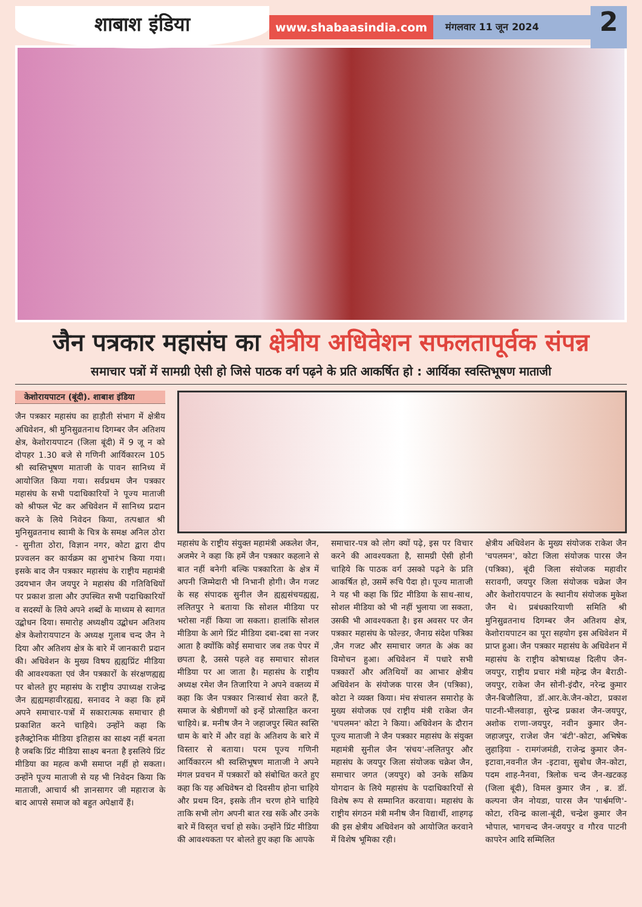शाबाश इंडिया
www.shabaasindia.com
मंगलवार 11 जून 2024
2
जैन पत्रकार महासंघ का क्षेत्रीय अधिवेशन सफलतापूर्वक संपन्न
समाचार पत्रों में सामग्री ऐसी हो जिसे पाठक वर्ग पढ़ने के प्रति आकर्षित हो : आर्यिका स्वस्तिभूषण माताजी
केशोरायपाटन (बूंदी). शाबाश इंडिया
जैन पत्रकार महासंघ का हाड़ौती संभाग में क्षेत्रीय अधिवेशन, श्री मुनिसुव्रतनाथ दिगम्बर जैन अतिशय क्षेत्र, केशोरायपाटन (जिला बूंदी) में 9 जू न को दोपहर 1.30 बजे से गणिनी आर्यिकारत्न 105 श्री स्वस्तिभूषण माताजी के पावन सानिध्य में आयोजित किया गया। सर्वप्रथम जैन पत्रकार महासंघ के सभी पदाधिकारियों ने पूज्य माताजी को श्रीफल भेंट कर अधिवेशन में सानिध्य प्रदान करने के लिये निवेदन किया, तत्पश्चात श्री मुनिसुव्रतनाथ स्वामी के चित्र के समक्ष अनिल ठोरा - सुनीता ठोरा, विज्ञान नगर, कोटा द्वारा दीप प्रज्वलन कर कार्यक्रम का शुभारंभ किया गया। इसके बाद जैन पत्रकार महासंघ के राष्ट्रीय महामंत्री उदयभान जैन जयपुर ने महासंघ की गतिविधियों पर प्रकाश डाला और उपस्थित सभी पदाधिकारियों व सदस्यों के लिये अपने शब्दों के माध्यम से स्वागत उद्बोधन दिया। समारोह अध्यक्षीय उद्बोधन अतिशय क्षेत्र केशोरायपाटन के अध्यक्ष गुलाब चन्द जैन ने दिया और अतिशय क्षेत्र के बारे में जानकारी प्रदान की। अधिवेशन के मुख्य विषय ह्यह्यप्रिंट मीडिया की आवश्यकता एवं जैन पत्रकारों के संरक्षणह्यह्य पर बोलते हुए महासंघ के राष्ट्रीय उपाध्यक्ष राजेन्द्र जैन ह्यह्यमहावीरह्यह्य, सनावद ने कहा कि हमें अपने समाचार-पत्रों में सकारात्मक समाचार ही प्रकाशित करने चाहिये। उन्होंने कहा कि इलैक्ट्रोनिक मीडिया इतिहास का साक्ष्य नहीं बनता है जबकि प्रिंट मीडिया साक्ष्य बनता है इसलिये प्रिंट मीडिया का महत्व कभी समाप्त नहीं हो सकता। उन्होंने पूज्य माताजी से यह भी निवेदन किया कि माताजी, आचार्य श्री ज्ञानसागर जी महाराज के बाद आपसे समाज को बहुत अपेक्षायें हैं।
महासंघ के राष्ट्रीय संयुक्त महामंत्री अकलेश जैन, अजमेर ने कहा कि हमें जैन पत्रकार कहलाने से बात नहीं बनेगी बल्कि पत्रकारिता के क्षेत्र में अपनी जिम्मेदारी भी निभानी होगी। जैन गजट के सह संपादक सुनील जैन ह्यह्यसंचयह्यह्य, ललितपुर ने बताया कि सोशल मीडिया पर भरोसा नहीं किया जा सकता। हालांकि सोशल मीडिया के आगे प्रिंट मीडिया दबा-दबा सा नजर आता है क्योंकि कोई समाचार जब तक पेपर में छपता है, उससे पहले वह समाचार सोशल मीडिया पर आ जाता है। महासंघ के राष्ट्रीय अध्यक्ष रमेश जैन तिजारिया ने अपने वक्तव्य में कहा कि जैन पत्रकार निःस्वार्थ सेवा करते हैं, समाज के श्रेष्ठीगणों को इन्हें प्रोत्साहित करना चाहिये। ब्र. मनीष जैन ने जहाजपुर स्थित स्वस्ति धाम के बारे में और वहां के अतिशय के बारे में विस्तार से बताया। परम पूज्य गणिनी आर्यिकारत्न श्री स्वस्तिभूषण माताजी ने अपने मंगल प्रवचन में पत्रकारों को संबोधित करते हुए कहा कि यह अधिवेषन दो दिवसीय होना चाहिये और प्रथम दिन, इसके तीन चरण होने चाहिये ताकि सभी लोग अपनी बात रख सकें और उनके बारे में विस्तृत चर्चा हो सके। उन्होंने प्रिंट मीडिया की आवश्यकता पर बोलते हुए कहा कि आपके
समाचार-पत्र को लोग क्यों पढ़े, इस पर विचार करने की आवश्यकता है, सामग्री ऐसी होनी चाहिये कि पाठक वर्ग उसको पढ़ने के प्रति आकर्षित हो, उसमें रूचि पैदा हो। पूज्य माताजी ने यह भी कहा कि प्रिंट मीडिया के साथ-साथ, सोशल मीडिया को भी नहीं भुलाया जा सकता, उसकी भी आवश्यकता है। इस अवसर पर जैन पत्रकार महासंघ के फोल्डर, जैनाग्र संदेश पत्रिका ,जैन गजट और समाचार जगत के अंक का विमोचन हुआ। अधिवेशन में पधारे सभी पत्रकारों और अतिथियों का आभार क्षेत्रीय अधिवेशन के संयोजक पारस जैन (पत्रिका), कोटा ने व्यक्त किया। मंच संचालन समारोह के मुख्य संयोजक एवं राष्ट्रीय मंत्री राकेश जैन 'चपलमन' कोटा ने किया। अधिवेशन के दौरान पूज्य माताजी ने जैन पत्रकार महासंघ के संयुक्त महामंत्री सुनील जैन 'संचय'-ललितपुर और महासंघ के जयपुर जिला संयोजक चक्रेश जैन, समाचार जगत (जयपुर) को उनके सक्रिय योगदान के लिये महासंघ के पदाधिकारियों से विशेष रूप से सम्मानित करवाया। महासंघ के राष्ट्रीय संगठन मंत्री मनीष जैन विद्यार्थी, शाहगढ़ की इस क्षेत्रीय अधिवेशन को आयोजित करवाने में विशेष भूमिका रही।
क्षेत्रीय अधिवेशन के मुख्य संयोजक राकेश जैन 'चपलमन', कोटा जिला संयोजक पारस जैन (पत्रिका), बूंदी जिला संयोजक महावीर सरावगी, जयपुर जिला संयोजक चक्रेश जैन और केशोरायपाटन के स्थानीय संयोजक मुकेश जैन थे। प्रबंधकारियाणी समिति श्री मुनिसुव्रतनाथ दिगम्बर जैन अतिशय क्षेत्र, केशोरायपाटन का पूरा सहयोग इस अधिवेशन में प्राप्त हुआ। जैन पत्रकार महासंघ के अधिवेशन में महासंघ के राष्ट्रीय कोषाध्यक्ष दिलीप जैन-जयपुर, राष्ट्रीय प्रचार मंत्री महेन्द्र जैन बैराठी- जयपुर, राकेश जैन सोनी-इंदौर, नरेन्द्र कुमार जैन-बिजौलिया, डॉ.आर.के.जैन-कोटा, प्रकाश पाटनी-भीलवाड़ा, सुरेन्द्र प्रकाश जैन-जयपुर, अशोक राणा-जयपुर, नवीन कुमार जैन-जहाजपुर, राजेश जैन 'बंटी'-कोटा, अभिषेक लुहाड़िया - रामगंजमंडी, राजेन्द्र कुमार जैन-इटावा,नवनीत जैन -इटावा, सुबोध जैन-कोटा, पदम शाह-नैनवा, त्रिलोक चन्द जैन-खटकड़ (जिला बूंदी), विमल कुमार जैन , ब्र. डॉ. कल्पना जैन नोयडा, पारस जैन 'पार्श्वमणि'-कोटा, रविन्द्र काला-बूंदी, चन्द्रेश कुमार जैन भोपाल, भागचन्द जैन-जयपुर व गौरव पाटनी कापरेन आदि सम्मिलित